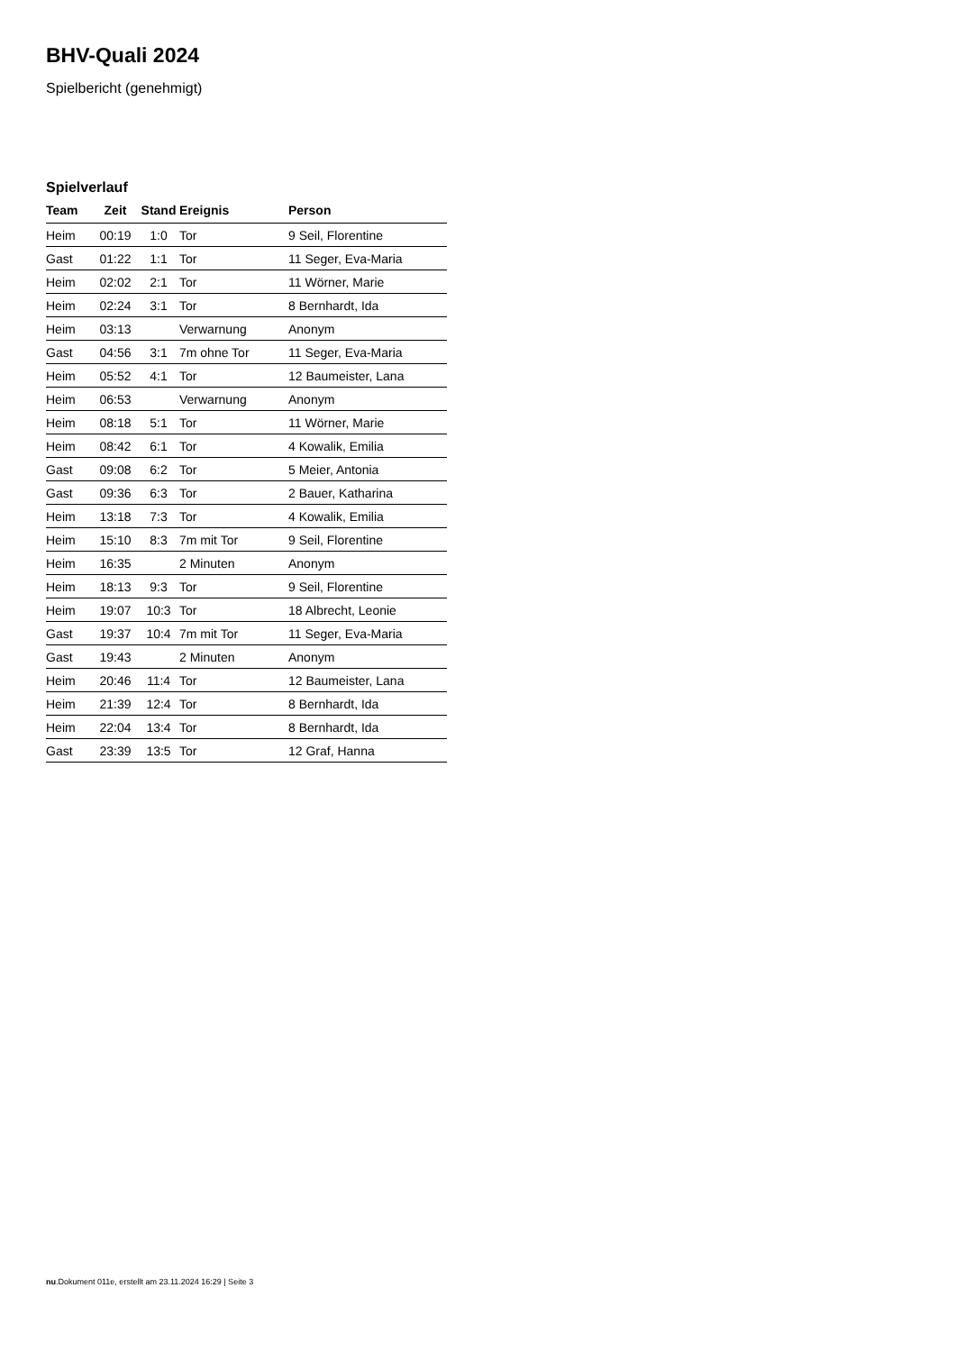BHV-Quali 2024
Spielbericht (genehmigt)
Spielverlauf
| Team | Zeit | Stand | Ereignis | Person |
| --- | --- | --- | --- | --- |
| Heim | 00:19 | 1:0 | Tor | 9 Seil, Florentine |
| Gast | 01:22 | 1:1 | Tor | 11 Seger, Eva-Maria |
| Heim | 02:02 | 2:1 | Tor | 11 Wörner, Marie |
| Heim | 02:24 | 3:1 | Tor | 8 Bernhardt, Ida |
| Heim | 03:13 | | Verwarnung | Anonym |
| Gast | 04:56 | 3:1 | 7m ohne Tor | 11 Seger, Eva-Maria |
| Heim | 05:52 | 4:1 | Tor | 12 Baumeister, Lana |
| Heim | 06:53 | | Verwarnung | Anonym |
| Heim | 08:18 | 5:1 | Tor | 11 Wörner, Marie |
| Heim | 08:42 | 6:1 | Tor | 4 Kowalik, Emilia |
| Gast | 09:08 | 6:2 | Tor | 5 Meier, Antonia |
| Gast | 09:36 | 6:3 | Tor | 2 Bauer, Katharina |
| Heim | 13:18 | 7:3 | Tor | 4 Kowalik, Emilia |
| Heim | 15:10 | 8:3 | 7m mit Tor | 9 Seil, Florentine |
| Heim | 16:35 | | 2 Minuten | Anonym |
| Heim | 18:13 | 9:3 | Tor | 9 Seil, Florentine |
| Heim | 19:07 | 10:3 | Tor | 18 Albrecht, Leonie |
| Gast | 19:37 | 10:4 | 7m mit Tor | 11 Seger, Eva-Maria |
| Gast | 19:43 | | 2 Minuten | Anonym |
| Heim | 20:46 | 11:4 | Tor | 12 Baumeister, Lana |
| Heim | 21:39 | 12:4 | Tor | 8 Bernhardt, Ida |
| Heim | 22:04 | 13:4 | Tor | 8 Bernhardt, Ida |
| Gast | 23:39 | 13:5 | Tor | 12 Graf, Hanna |
nu.Dokument 011e, erstellt am 23.11.2024 16:29 | Seite 3